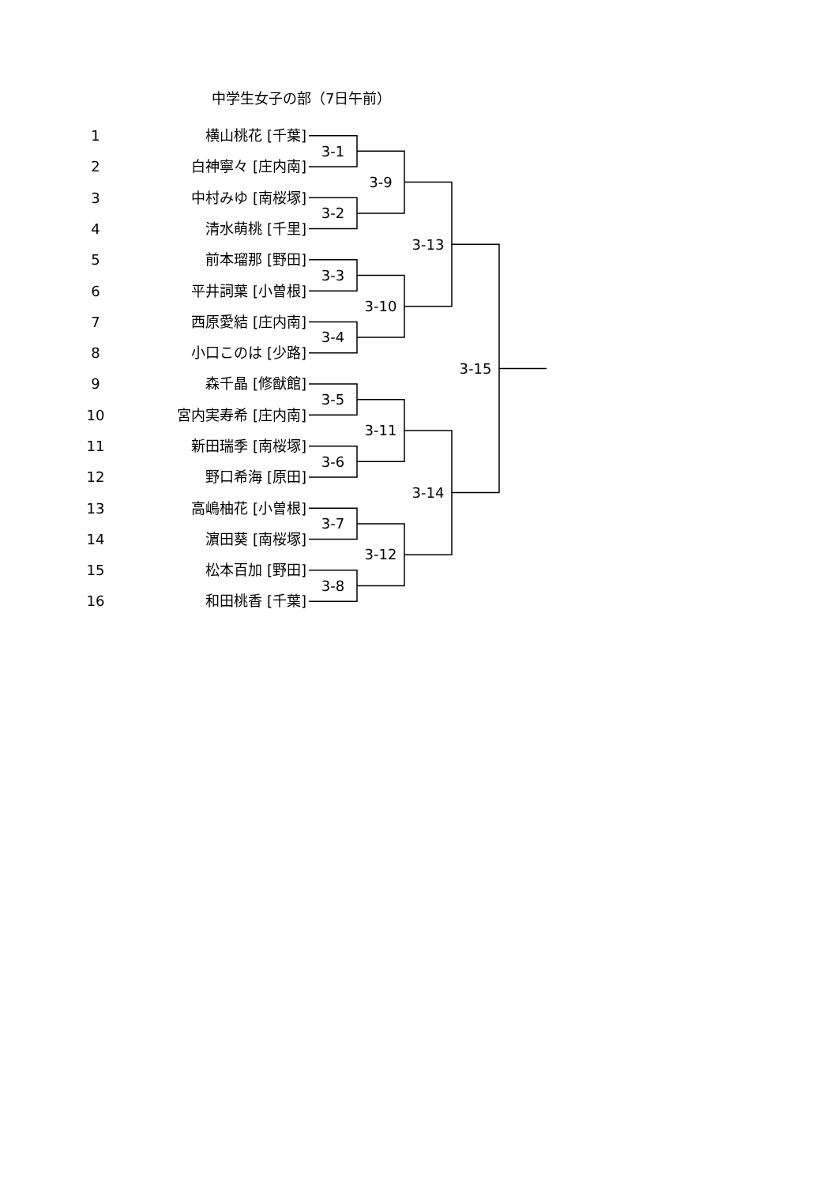中学生女子の部（7日午前）
| 1 | 横山桃花 [千葉] | | | | |
| | | 3-1 | | | |
| 2 | 白神寧々 [庄内南] | | | | |
| | | | 3-9 | | |
| 3 | 中村みゆ [南桜塚] | | | | |
| | | 3-2 | | | |
| 4 | 清水萌桃 [千里] | | | | |
| | | | | 3-13 | |
| 5 | 前本瑠那 [野田] | | | | |
| | | 3-3 | | | |
| 6 | 平井詞葉 [小曽根] | | | | |
| | | | 3-10 | | |
| 7 | 西原愛結 [庄内南] | | | | |
| | | 3-4 | | | |
| 8 | 小口このは [少路] | | | | |
| | | | | | 3-15 |
| 9 | 森千晶 [修猷館] | | | | |
| | | 3-5 | | | |
| 10 | 宮内実寿希 [庄内南] | | | | |
| | | | 3-11 | | |
| 11 | 新田瑞季 [南桜塚] | | | | |
| | | 3-6 | | | |
| 12 | 野口希海 [原田] | | | | |
| | | | | 3-14 | |
| 13 | 高嶋柚花 [小曽根] | | | | |
| | | 3-7 | | | |
| 14 | 濵田葵 [南桜塚] | | | | |
| | | | 3-12 | | |
| 15 | 松本百加 [野田] | | | | |
| | | 3-8 | | | |
| 16 | 和田桃香 [千葉] | | | | |